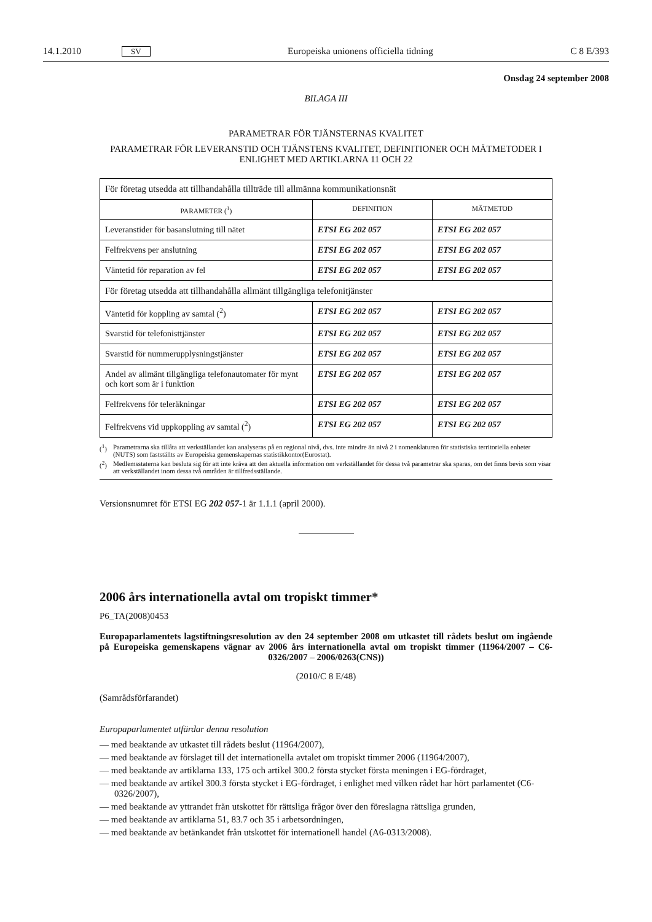14.1.2010 SV Europeiska unionens officiella tidning C 8 E/393
Onsdag 24 september 2008
BILAGA III
PARAMETRAR FÖR TJÄNSTERNAS KVALITET
PARAMETRAR FÖR LEVERANSTID OCH TJÄNSTENS KVALITET, DEFINITIONER OCH MÄTMETODER I ENLIGHET MED ARTIKLARNA 11 OCH 22
| För företag utsedda att tillhandahålla tillträde till allmänna kommunikationsnät | | |
| PARAMETER (<sup>1</sup>) | DEFINITION | MÄTMETOD |
| Leveranstider för basanslutning till nätet | ETSI EG 202 057 | ETSI EG 202 057 |
| Felfrekvens per anslutning | ETSI EG 202 057 | ETSI EG 202 057 |
| Väntetid för reparation av fel | ETSI EG 202 057 | ETSI EG 202 057 |
| För företag utsedda att tillhandahålla allmänt tillgängliga telefonitjänster | | |
| Väntetid för koppling av samtal (<sup>2</sup>) | ETSI EG 202 057 | ETSI EG 202 057 |
| Svarstid för telefonisttjänster | ETSI EG 202 057 | ETSI EG 202 057 |
| Svarstid för nummerupplysningstjänster | ETSI EG 202 057 | ETSI EG 202 057 |
| Andel av allmänt tillgängliga telefonautomater för mynt och kort som är i funktion | ETSI EG 202 057 | ETSI EG 202 057 |
| Felfrekvens för teleräkningar | ETSI EG 202 057 | ETSI EG 202 057 |
| Felfrekvens vid uppkoppling av samtal (<sup>2</sup>) | ETSI EG 202 057 | ETSI EG 202 057 |
(<sup>1</sup>) Parametrarna ska tillåta att verkställandet kan analyseras på en regional nivå, dvs. inte mindre än nivå 2 i nomenklaturen för statistiska territoriella enheter (NUTS) som fastställts av Europeiska gemenskapernas statistikkontor(Eurostat).
(<sup>2</sup>) Medlemsstaterna kan besluta sig för att inte kräva att den aktuella information om verkställandet för dessa två parametrar ska sparas, om det finns bevis som visar att verkställandet inom dessa två områden är tillfredsställande.
Versionsnumret för ETSI EG 202 057-1 är 1.1.1 (april 2000).
2006 års internationella avtal om tropiskt timmer*
P6_TA(2008)0453
Europaparlamentets lagstiftningsresolution av den 24 september 2008 om utkastet till rådets beslut om ingående på Europeiska gemenskapens vägnar av 2006 års internationella avtal om tropiskt timmer (11964/2007 – C6-0326/2007 – 2006/0263(CNS))
(2010/C 8 E/48)
(Samrådsförfarandet)
Europaparlamentet utfärdar denna resolution
— med beaktande av utkastet till rådets beslut (11964/2007),
— med beaktande av förslaget till det internationella avtalet om tropiskt timmer 2006 (11964/2007),
— med beaktande av artiklarna 133, 175 och artikel 300.2 första stycket första meningen i EG-fördraget,
— med beaktande av artikel 300.3 första stycket i EG-fördraget, i enlighet med vilken rådet har hört parlamentet (C6-0326/2007),
— med beaktande av yttrandet från utskottet för rättsliga frågor över den föreslagna rättsliga grunden,
— med beaktande av artiklarna 51, 83.7 och 35 i arbetsordningen,
— med beaktande av betänkandet från utskottet för internationell handel (A6-0313/2008).